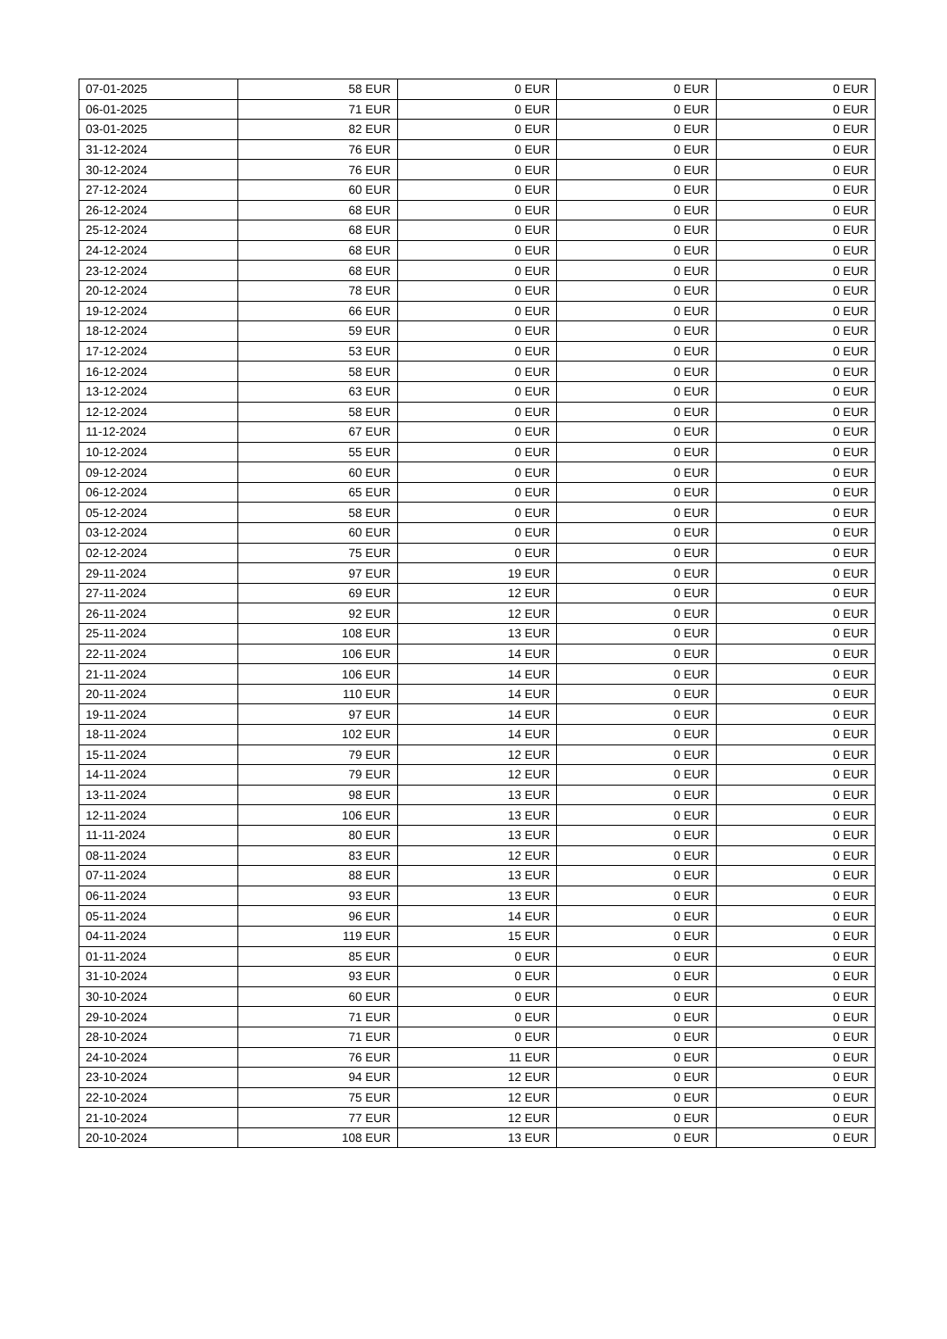| 07-01-2025 | 58 EUR | 0 EUR | 0 EUR | 0 EUR |
| 06-01-2025 | 71 EUR | 0 EUR | 0 EUR | 0 EUR |
| 03-01-2025 | 82 EUR | 0 EUR | 0 EUR | 0 EUR |
| 31-12-2024 | 76 EUR | 0 EUR | 0 EUR | 0 EUR |
| 30-12-2024 | 76 EUR | 0 EUR | 0 EUR | 0 EUR |
| 27-12-2024 | 60 EUR | 0 EUR | 0 EUR | 0 EUR |
| 26-12-2024 | 68 EUR | 0 EUR | 0 EUR | 0 EUR |
| 25-12-2024 | 68 EUR | 0 EUR | 0 EUR | 0 EUR |
| 24-12-2024 | 68 EUR | 0 EUR | 0 EUR | 0 EUR |
| 23-12-2024 | 68 EUR | 0 EUR | 0 EUR | 0 EUR |
| 20-12-2024 | 78 EUR | 0 EUR | 0 EUR | 0 EUR |
| 19-12-2024 | 66 EUR | 0 EUR | 0 EUR | 0 EUR |
| 18-12-2024 | 59 EUR | 0 EUR | 0 EUR | 0 EUR |
| 17-12-2024 | 53 EUR | 0 EUR | 0 EUR | 0 EUR |
| 16-12-2024 | 58 EUR | 0 EUR | 0 EUR | 0 EUR |
| 13-12-2024 | 63 EUR | 0 EUR | 0 EUR | 0 EUR |
| 12-12-2024 | 58 EUR | 0 EUR | 0 EUR | 0 EUR |
| 11-12-2024 | 67 EUR | 0 EUR | 0 EUR | 0 EUR |
| 10-12-2024 | 55 EUR | 0 EUR | 0 EUR | 0 EUR |
| 09-12-2024 | 60 EUR | 0 EUR | 0 EUR | 0 EUR |
| 06-12-2024 | 65 EUR | 0 EUR | 0 EUR | 0 EUR |
| 05-12-2024 | 58 EUR | 0 EUR | 0 EUR | 0 EUR |
| 03-12-2024 | 60 EUR | 0 EUR | 0 EUR | 0 EUR |
| 02-12-2024 | 75 EUR | 0 EUR | 0 EUR | 0 EUR |
| 29-11-2024 | 97 EUR | 19 EUR | 0 EUR | 0 EUR |
| 27-11-2024 | 69 EUR | 12 EUR | 0 EUR | 0 EUR |
| 26-11-2024 | 92 EUR | 12 EUR | 0 EUR | 0 EUR |
| 25-11-2024 | 108 EUR | 13 EUR | 0 EUR | 0 EUR |
| 22-11-2024 | 106 EUR | 14 EUR | 0 EUR | 0 EUR |
| 21-11-2024 | 106 EUR | 14 EUR | 0 EUR | 0 EUR |
| 20-11-2024 | 110 EUR | 14 EUR | 0 EUR | 0 EUR |
| 19-11-2024 | 97 EUR | 14 EUR | 0 EUR | 0 EUR |
| 18-11-2024 | 102 EUR | 14 EUR | 0 EUR | 0 EUR |
| 15-11-2024 | 79 EUR | 12 EUR | 0 EUR | 0 EUR |
| 14-11-2024 | 79 EUR | 12 EUR | 0 EUR | 0 EUR |
| 13-11-2024 | 98 EUR | 13 EUR | 0 EUR | 0 EUR |
| 12-11-2024 | 106 EUR | 13 EUR | 0 EUR | 0 EUR |
| 11-11-2024 | 80 EUR | 13 EUR | 0 EUR | 0 EUR |
| 08-11-2024 | 83 EUR | 12 EUR | 0 EUR | 0 EUR |
| 07-11-2024 | 88 EUR | 13 EUR | 0 EUR | 0 EUR |
| 06-11-2024 | 93 EUR | 13 EUR | 0 EUR | 0 EUR |
| 05-11-2024 | 96 EUR | 14 EUR | 0 EUR | 0 EUR |
| 04-11-2024 | 119 EUR | 15 EUR | 0 EUR | 0 EUR |
| 01-11-2024 | 85 EUR | 0 EUR | 0 EUR | 0 EUR |
| 31-10-2024 | 93 EUR | 0 EUR | 0 EUR | 0 EUR |
| 30-10-2024 | 60 EUR | 0 EUR | 0 EUR | 0 EUR |
| 29-10-2024 | 71 EUR | 0 EUR | 0 EUR | 0 EUR |
| 28-10-2024 | 71 EUR | 0 EUR | 0 EUR | 0 EUR |
| 24-10-2024 | 76 EUR | 11 EUR | 0 EUR | 0 EUR |
| 23-10-2024 | 94 EUR | 12 EUR | 0 EUR | 0 EUR |
| 22-10-2024 | 75 EUR | 12 EUR | 0 EUR | 0 EUR |
| 21-10-2024 | 77 EUR | 12 EUR | 0 EUR | 0 EUR |
| 20-10-2024 | 108 EUR | 13 EUR | 0 EUR | 0 EUR |